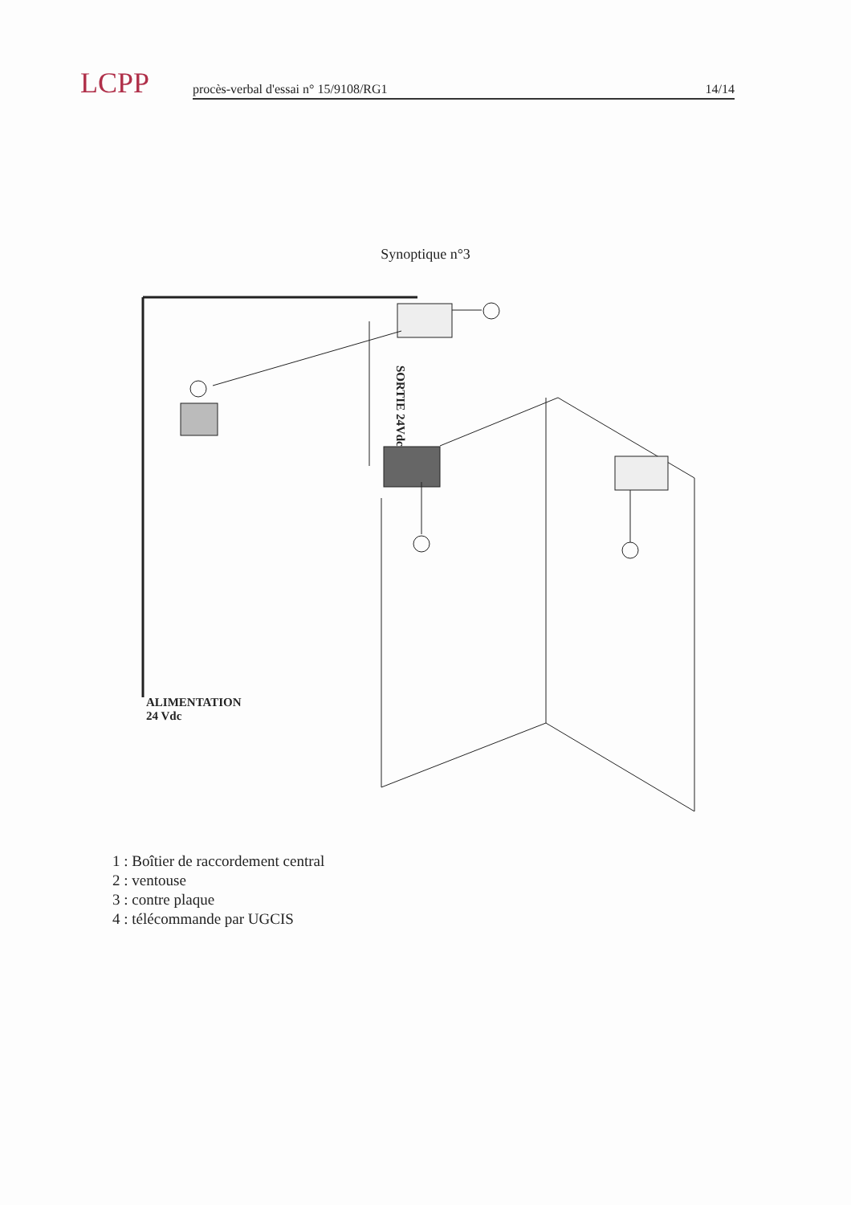LCPP
procès-verbal d'essai n° 15/9108/RG1 14/14
Synoptique n°3
SORTIE 24Vdc
ALIMENTATION
24 Vdc
1 : Boîtier de raccordement central
2 : ventouse
3 : contre plaque
4 : télécommande par UGCIS